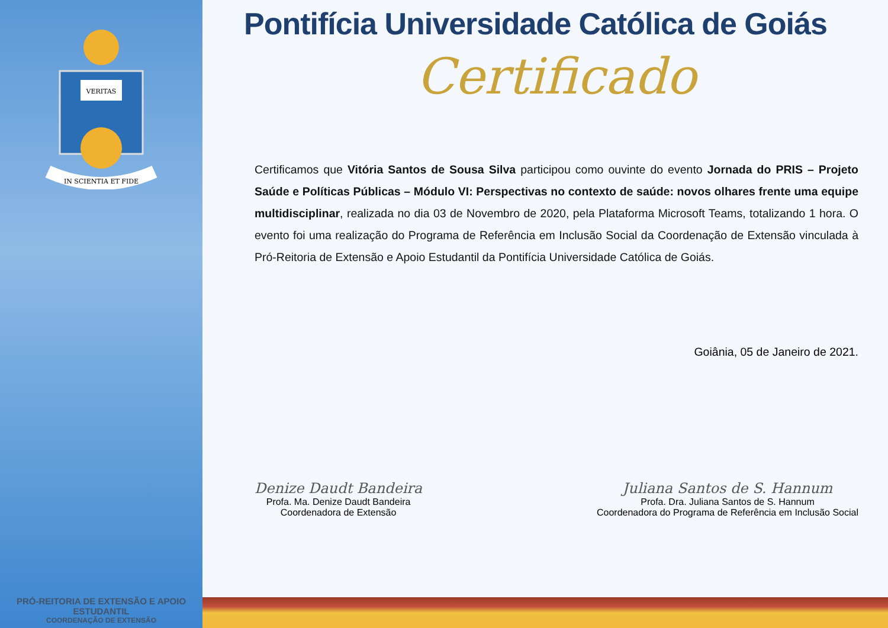VERITAS
IN SCIENTIA ET FIDE
PRÓ-REITORIA DE EXTENSÃO E APOIO ESTUDANTIL
COORDENAÇÃO DE EXTENSÃO
Pontifícia Universidade Católica de Goiás
Certificado
Certificamos que Vitória Santos de Sousa Silva participou como ouvinte do evento Jornada do PRIS – Projeto Saúde e Políticas Públicas – Módulo VI: Perspectivas no contexto de saúde: novos olhares frente uma equipe multidisciplinar, realizada no dia 03 de Novembro de 2020, pela Plataforma Microsoft Teams, totalizando 1 hora. O evento foi uma realização do Programa de Referência em Inclusão Social da Coordenação de Extensão vinculada à Pró-Reitoria de Extensão e Apoio Estudantil da Pontifícia Universidade Católica de Goiás.
Goiânia, 05 de Janeiro de 2021.
Denize Daudt Bandeira
Profa. Ma. Denize Daudt Bandeira
Coordenadora de Extensão
Juliana Santos de S. Hannum
Profa. Dra. Juliana Santos de S. Hannum
Coordenadora do Programa de Referência em Inclusão Social